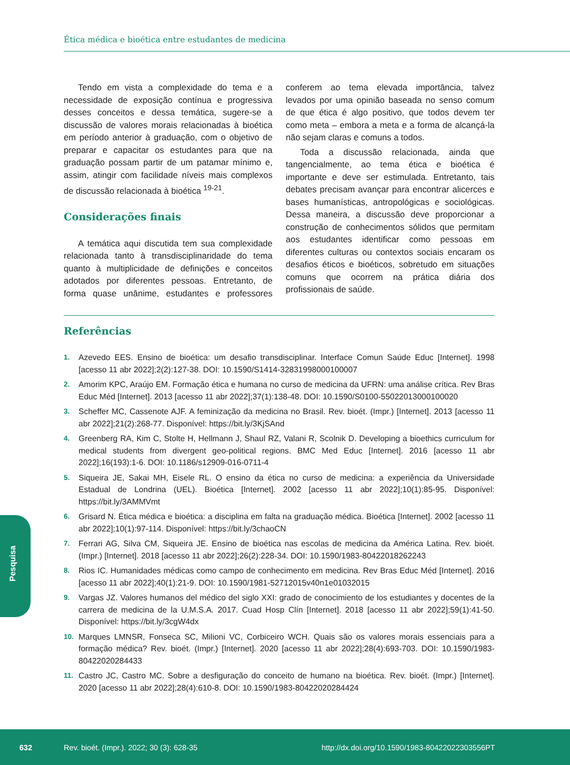Ética médica e bioética entre estudantes de medicina
Tendo em vista a complexidade do tema e a necessidade de exposição contínua e progressiva desses conceitos e dessa temática, sugere-se a discussão de valores morais relacionadas à bioética em período anterior à graduação, com o objetivo de preparar e capacitar os estudantes para que na graduação possam partir de um patamar mínimo e, assim, atingir com facilidade níveis mais complexos de discussão relacionada à bioética <sup>19-21</sup>.
Considerações finais
A temática aqui discutida tem sua complexidade relacionada tanto à transdisciplinaridade do tema quanto à multiplicidade de definições e conceitos adotados por diferentes pessoas. Entretanto, de forma quase unânime, estudantes e professores conferem ao tema elevada importância, talvez levados por uma opinião baseada no senso comum de que ética é algo positivo, que todos devem ter como meta – embora a meta e a forma de alcançá-la não sejam claras e comuns a todos.
Toda a discussão relacionada, ainda que tangencialmente, ao tema ética e bioética é importante e deve ser estimulada. Entretanto, tais debates precisam avançar para encontrar alicerces e bases humanísticas, antropológicas e sociológicas. Dessa maneira, a discussão deve proporcionar a construção de conhecimentos sólidos que permitam aos estudantes identificar como pessoas em diferentes culturas ou contextos sociais encaram os desafios éticos e bioéticos, sobretudo em situações comuns que ocorrem na prática diária dos profissionais de saúde.
Referências
1. Azevedo EES. Ensino de bioética: um desafio transdisciplinar. Interface Comun Saúde Educ [Internet]. 1998 [acesso 11 abr 2022];2(2):127-38. DOI: 10.1590/S1414-32831998000100007
2. Amorim KPC, Araújo EM. Formação ética e humana no curso de medicina da UFRN: uma análise crítica. Rev Bras Educ Méd [Internet]. 2013 [acesso 11 abr 2022];37(1):138-48. DOI: 10.1590/S0100-55022013000100020
3. Scheffer MC, Cassenote AJF. A feminização da medicina no Brasil. Rev. bioét. (Impr.) [Internet]. 2013 [acesso 11 abr 2022];21(2):268-77. Disponível: https://bit.ly/3KjSAnd
4. Greenberg RA, Kim C, Stolte H, Hellmann J, Shaul RZ, Valani R, Scolnik D. Developing a bioethics curriculum for medical students from divergent geo-political regions. BMC Med Educ [Internet]. 2016 [acesso 11 abr 2022];16(193):1-6. DOI: 10.1186/s12909-016-0711-4
5. Siqueira JE, Sakai MH, Eisele RL. O ensino da ética no curso de medicina: a experiência da Universidade Estadual de Londrina (UEL). Bioética [Internet]. 2002 [acesso 11 abr 2022];10(1):85-95. Disponível: https://bit.ly/3AMMVmt
6. Grisard N. Ética médica e bioética: a disciplina em falta na graduação médica. Bioética [Internet]. 2002 [acesso 11 abr 2022];10(1):97-114. Disponível: https://bit.ly/3chaoCN
7. Ferrari AG, Silva CM, Siqueira JE. Ensino de bioética nas escolas de medicina da América Latina. Rev. bioét. (Impr.) [Internet]. 2018 [acesso 11 abr 2022];26(2):228-34. DOI: 10.1590/1983-80422018262243
8. Rios IC. Humanidades médicas como campo de conhecimento em medicina. Rev Bras Educ Méd [Internet]. 2016 [acesso 11 abr 2022];40(1):21-9. DOI: 10.1590/1981-52712015v40n1e01032015
9. Vargas JZ. Valores humanos del médico del siglo XXI: grado de conocimiento de los estudiantes y docentes de la carrera de medicina de la U.M.S.A. 2017. Cuad Hosp Clín [Internet]. 2018 [acesso 11 abr 2022];59(1):41-50. Disponível: https://bit.ly/3cgW4dx
10. Marques LMNSR, Fonseca SC, Milioni VC, Corbiceiro WCH. Quais são os valores morais essenciais para a formação médica? Rev. bioét. (Impr.) [Internet]. 2020 [acesso 11 abr 2022];28(4):693-703. DOI: 10.1590/1983-80422020284433
11. Castro JC, Castro MC. Sobre a desfiguração do conceito de humano na bioética. Rev. bioét. (Impr.) [Internet]. 2020 [acesso 11 abr 2022];28(4):610-8. DOI: 10.1590/1983-80422020284424
Pesquisa
632 Rev. bioét. (Impr.). 2022; 30 (3): 628-35 http://dx.doi.org/10.1590/1983-80422022303556PT